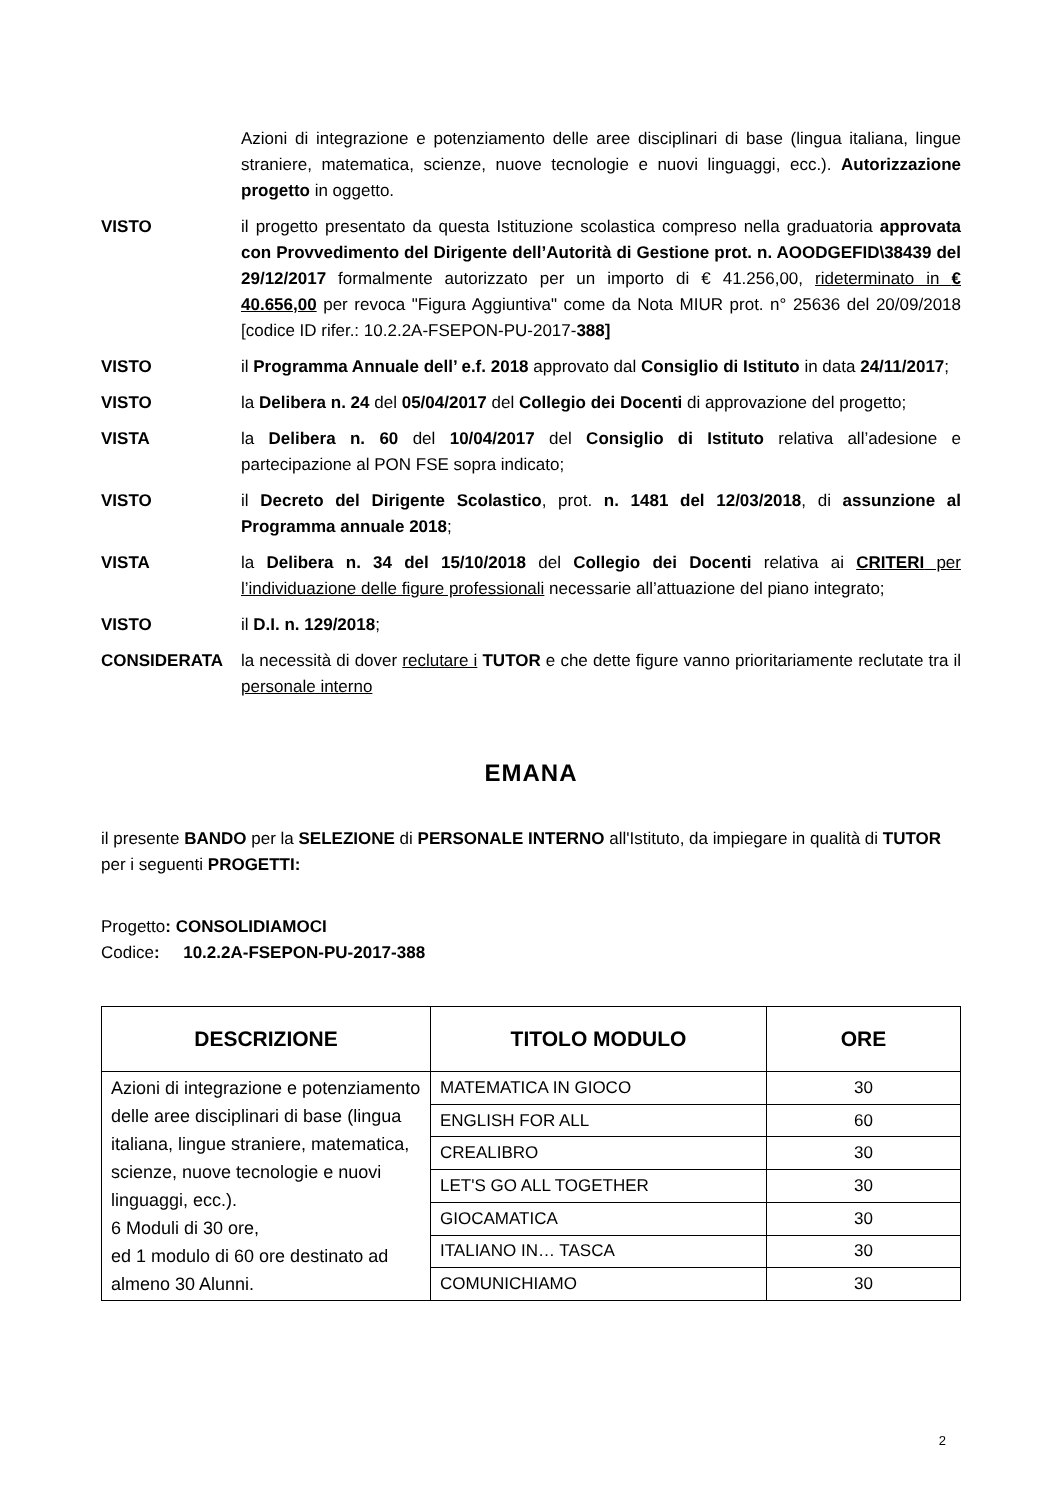Azioni di integrazione e potenziamento delle aree disciplinari di base (lingua italiana, lingue straniere, matematica, scienze, nuove tecnologie e nuovi linguaggi, ecc.). Autorizzazione progetto in oggetto.
VISTO il progetto presentato da questa Istituzione scolastica compreso nella graduatoria approvata con Provvedimento del Dirigente dell’Autorità di Gestione prot. n. AOODGEFID\38439 del 29/12/2017 formalmente autorizzato per un importo di € 41.256,00, rideterminato in € 40.656,00 per revoca "Figura Aggiuntiva" come da Nota MIUR prot. n° 25636 del 20/09/2018 [codice ID rifer.: 10.2.2A-FSEPON-PU-2017-388]
VISTO il Programma Annuale dell’ e.f. 2018 approvato dal Consiglio di Istituto in data 24/11/2017;
VISTO la Delibera n. 24 del 05/04/2017 del Collegio dei Docenti di approvazione del progetto;
VISTA la Delibera n. 60 del 10/04/2017 del Consiglio di Istituto relativa all’adesione e partecipazione al PON FSE sopra indicato;
VISTO il Decreto del Dirigente Scolastico, prot. n. 1481 del 12/03/2018, di assunzione al Programma annuale 2018;
VISTA la Delibera n. 34 del 15/10/2018 del Collegio dei Docenti relativa ai CRITERI per l’individuazione delle figure professionali necessarie all’attuazione del piano integrato;
VISTO il D.I. n. 129/2018;
CONSIDERATA la necessità di dover reclutare i TUTOR e che dette figure vanno prioritariamente reclutate tra il personale interno
EMANA
il presente BANDO per la SELEZIONE di PERSONALE INTERNO all'Istituto, da impiegare in qualità di TUTOR per i seguenti PROGETTI:
Progetto: CONSOLIDIAMOCI
Codice: 10.2.2A-FSEPON-PU-2017-388
| DESCRIZIONE | TITOLO MODULO | ORE |
| --- | --- | --- |
| Azioni di integrazione e potenziamento delle aree disciplinari di base (lingua italiana, lingue straniere, matematica, scienze, nuove tecnologie e nuovi linguaggi, ecc.). 6 Moduli di 30 ore, ed 1 modulo di 60 ore destinato ad almeno 30 Alunni. | MATEMATICA IN GIOCO | 30 |
| | ENGLISH FOR ALL | 60 |
| | CREALIBRO | 30 |
| | LET'S GO ALL TOGETHER | 30 |
| | GIOCAMATICA | 30 |
| | ITALIANO IN… TASCA | 30 |
| | COMUNICHIAMO | 30 |
2